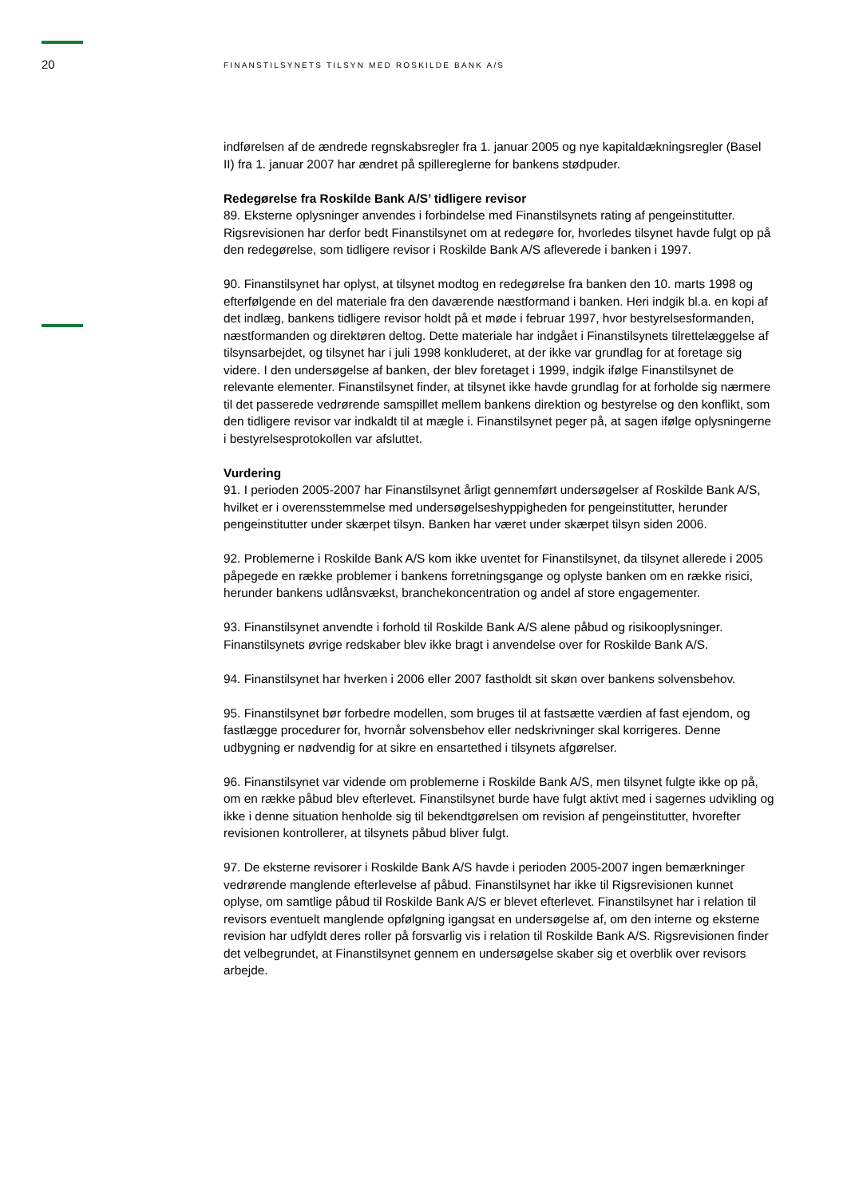20
FINANSTILSYNETS TILSYN MED ROSKILDE BANK A/S
indførelsen af de ændrede regnskabsregler fra 1. januar 2005 og nye kapitaldækningsregler (Basel II) fra 1. januar 2007 har ændret på spillereglerne for bankens stødpuder.
Redegørelse fra Roskilde Bank A/S’ tidligere revisor
89. Eksterne oplysninger anvendes i forbindelse med Finanstilsynets rating af pengeinstitutter. Rigsrevisionen har derfor bedt Finanstilsynet om at redegøre for, hvorledes tilsynet havde fulgt op på den redegørelse, som tidligere revisor i Roskilde Bank A/S afleverede i banken i 1997.
90. Finanstilsynet har oplyst, at tilsynet modtog en redegørelse fra banken den 10. marts 1998 og efterfølgende en del materiale fra den daværende næstformand i banken. Heri indgik bl.a. en kopi af det indlæg, bankens tidligere revisor holdt på et møde i februar 1997, hvor bestyrelsesformanden, næstformanden og direktøren deltog. Dette materiale har indgået i Finanstilsynets tilrettelæggelse af tilsynsarbejdet, og tilsynet har i juli 1998 konkluderet, at der ikke var grundlag for at foretage sig videre. I den undersøgelse af banken, der blev foretaget i 1999, indgik ifølge Finanstilsynet de relevante elementer. Finanstilsynet finder, at tilsynet ikke havde grundlag for at forholde sig nærmere til det passerede vedrørende samspillet mellem bankens direktion og bestyrelse og den konflikt, som den tidligere revisor var indkaldt til at mægle i. Finanstilsynet peger på, at sagen ifølge oplysningerne i bestyrelsesprotokollen var afsluttet.
Vurdering
91. I perioden 2005-2007 har Finanstilsynet årligt gennemført undersøgelser af Roskilde Bank A/S, hvilket er i overensstemmelse med undersøgelseshyppigheden for pengeinstitutter, herunder pengeinstitutter under skærpet tilsyn. Banken har været under skærpet tilsyn siden 2006.
92. Problemerne i Roskilde Bank A/S kom ikke uventet for Finanstilsynet, da tilsynet allerede i 2005 påpegede en række problemer i bankens forretningsgange og oplyste banken om en række risici, herunder bankens udlånsvækst, branchekoncentration og andel af store engagementer.
93. Finanstilsynet anvendte i forhold til Roskilde Bank A/S alene påbud og risikooplysninger. Finanstilsynets øvrige redskaber blev ikke bragt i anvendelse over for Roskilde Bank A/S.
94. Finanstilsynet har hverken i 2006 eller 2007 fastholdt sit skøn over bankens solvensbehov.
95. Finanstilsynet bør forbedre modellen, som bruges til at fastsætte værdien af fast ejendom, og fastlægge procedurer for, hvornår solvensbehov eller nedskrivninger skal korrigeres. Denne udbygning er nødvendig for at sikre en ensartethed i tilsynets afgørelser.
96. Finanstilsynet var vidende om problemerne i Roskilde Bank A/S, men tilsynet fulgte ikke op på, om en række påbud blev efterlevet. Finanstilsynet burde have fulgt aktivt med i sagernes udvikling og ikke i denne situation henholde sig til bekendtgørelsen om revision af pengeinstitutter, hvorefter revisionen kontrollerer, at tilsynets påbud bliver fulgt.
97. De eksterne revisorer i Roskilde Bank A/S havde i perioden 2005-2007 ingen bemærkninger vedrørende manglende efterlevelse af påbud. Finanstilsynet har ikke til Rigsrevisionen kunnet oplyse, om samtlige påbud til Roskilde Bank A/S er blevet efterlevet. Finanstilsynet har i relation til revisors eventuelt manglende opfølgning igangsat en undersøgelse af, om den interne og eksterne revision har udfyldt deres roller på forsvarlig vis i relation til Roskilde Bank A/S. Rigsrevisionen finder det velbegrundet, at Finanstilsynet gennem en undersøgelse skaber sig et overblik over revisors arbejde.